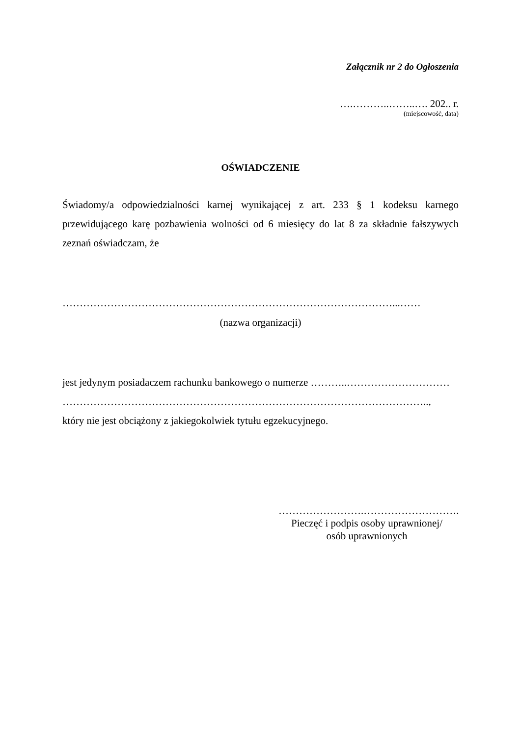Załącznik nr 2 do Ogłoszenia
….………..……..…. 202.. r.
(miejscowość, data)
OŚWIADCZENIE
Świadomy/a odpowiedzialności karnej wynikającej z art. 233 § 1 kodeksu karnego przewidującego karę pozbawienia wolności od 6 miesięcy do lat 8 za składnie fałszywych zeznań oświadczam, że
……………………………………………………………………………………...……
(nazwa organizacji)
jest jedynym posiadaczem rachunku bankowego o numerze ………..…………………………
……………………………………………………………………………………………..,
który nie jest obciążony z jakiegokolwiek tytułu egzekucyjnego.
…………………….……………………….
Pieczęć i podpis osoby uprawnionej/
osób uprawnionych